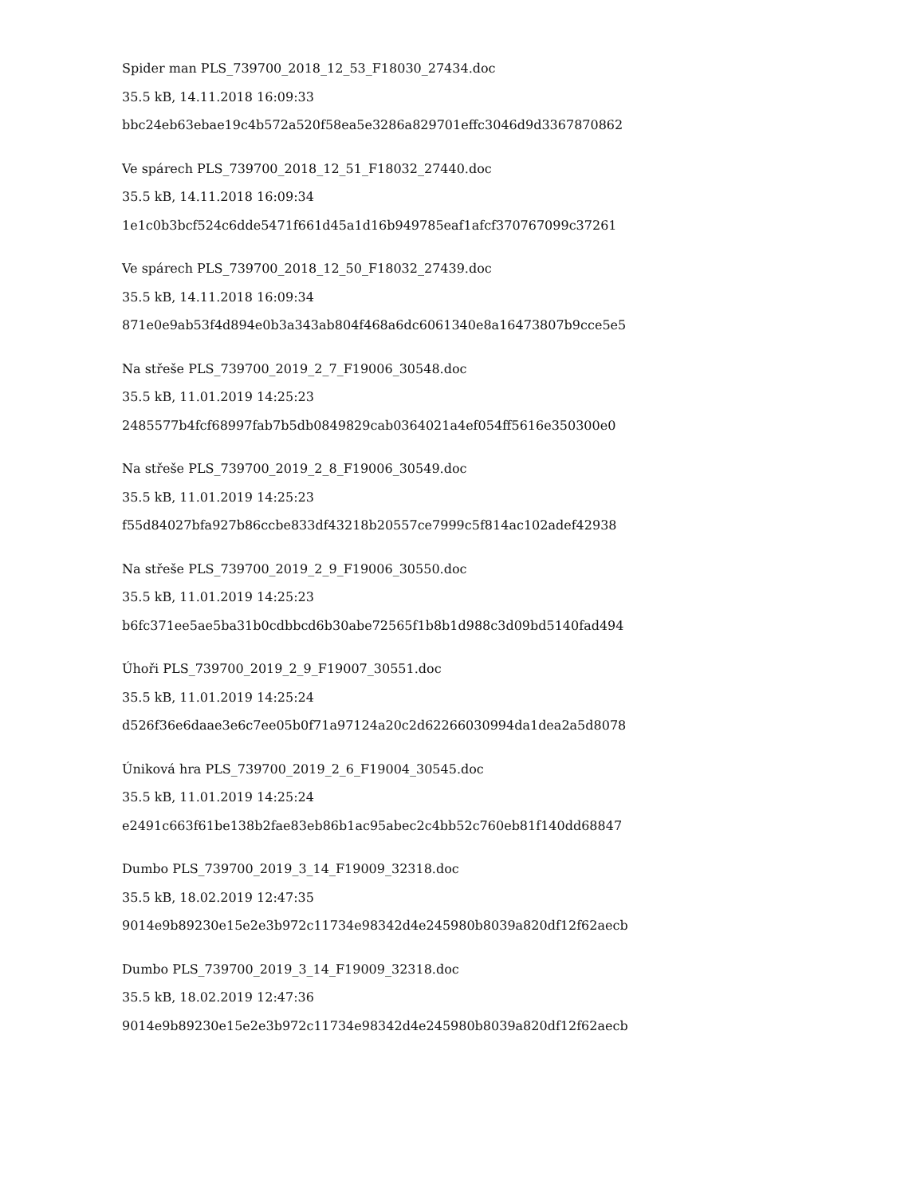Spider man PLS_739700_2018_12_53_F18030_27434.doc
35.5 kB, 14.11.2018 16:09:33
bbc24eb63ebae19c4b572a520f58ea5e3286a829701effc3046d9d3367870862
Ve spárech PLS_739700_2018_12_51_F18032_27440.doc
35.5 kB, 14.11.2018 16:09:34
1e1c0b3bcf524c6dde5471f661d45a1d16b949785eaf1afcf370767099c37261
Ve spárech PLS_739700_2018_12_50_F18032_27439.doc
35.5 kB, 14.11.2018 16:09:34
871e0e9ab53f4d894e0b3a343ab804f468a6dc6061340e8a16473807b9cce5e5
Na střeše PLS_739700_2019_2_7_F19006_30548.doc
35.5 kB, 11.01.2019 14:25:23
2485577b4fcf68997fab7b5db0849829cab0364021a4ef054ff5616e350300e0
Na střeše PLS_739700_2019_2_8_F19006_30549.doc
35.5 kB, 11.01.2019 14:25:23
f55d84027bfa927b86ccbe833df43218b20557ce7999c5f814ac102adef42938
Na střeše PLS_739700_2019_2_9_F19006_30550.doc
35.5 kB, 11.01.2019 14:25:23
b6fc371ee5ae5ba31b0cdbbcd6b30abe72565f1b8b1d988c3d09bd5140fad494
Úhoři PLS_739700_2019_2_9_F19007_30551.doc
35.5 kB, 11.01.2019 14:25:24
d526f36e6daae3e6c7ee05b0f71a97124a20c2d62266030994da1dea2a5d8078
Úniková hra PLS_739700_2019_2_6_F19004_30545.doc
35.5 kB, 11.01.2019 14:25:24
e2491c663f61be138b2fae83eb86b1ac95abec2c4bb52c760eb81f140dd68847
Dumbo PLS_739700_2019_3_14_F19009_32318.doc
35.5 kB, 18.02.2019 12:47:35
9014e9b89230e15e2e3b972c11734e98342d4e245980b8039a820df12f62aecb
Dumbo PLS_739700_2019_3_14_F19009_32318.doc
35.5 kB, 18.02.2019 12:47:36
9014e9b89230e15e2e3b972c11734e98342d4e245980b8039a820df12f62aecb